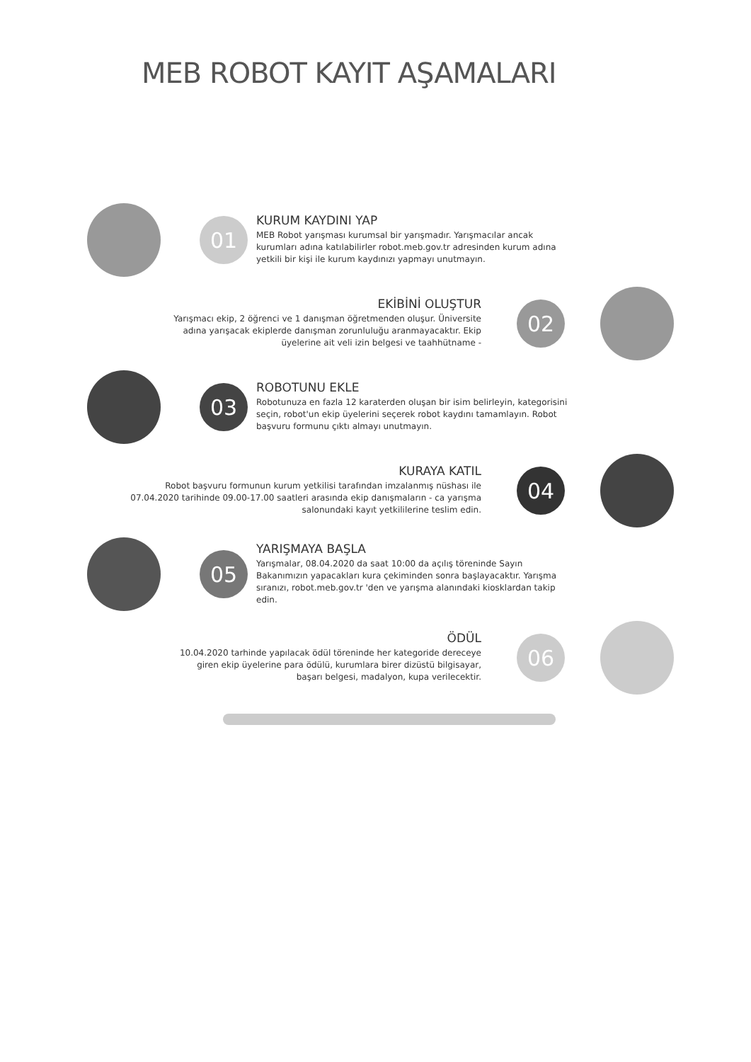MEB ROBOT KAYIT AŞAMALARI
01
KURUM KAYDINI YAP
MEB Robot yarışması kurumsal bir yarışmadır. Yarışmacılar ancak kurumları adına katılabilirler robot.meb.gov.tr adresinden kurum adına yetkili bir kişi ile kurum kaydınızı yapmayı unutmayın.
EKİBİNİ OLUŞTUR
Yarışmacı ekip, 2 öğrenci ve 1 danışman öğretmenden oluşur. Üniversite adına yarışacak ekiplerde danışman zorunluluğu aranmayacaktır. Ekip üyelerine ait veli izin belgesi ve taahhütname -
02
03
ROBOTUNU EKLE
Robotunuza en fazla 12 karaterden oluşan bir isim belirleyin, kategorisini seçin, robot'un ekip üyelerini seçerek robot kaydını tamamlayın. Robot başvuru formunu çıktı almayı unutmayın.
KURAYA KATIL
Robot başvuru formunun kurum yetkilisi tarafından imzalanmış nüshası ile 07.04.2020 tarihinde 09.00-17.00 saatleri arasında ekip danışmaların - ca yarışma salonundaki kayıt yetkililerine teslim edin.
04
05
YARIŞMAYA BAŞLA
Yarışmalar, 08.04.2020 da saat 10:00 da açılış töreninde Sayın Bakanımızın yapacakları kura çekiminden sonra başlayacaktır. Yarışma sıranızı, robot.meb.gov.tr 'den ve yarışma alanındaki kiosklardan takip edin.
ÖDÜL
10.04.2020 tarhinde yapılacak ödül töreninde her kategoride dereceye giren ekip üyelerine para ödülü, kurumlara birer dizüstü bilgisayar, başarı belgesi, madalyon, kupa verilecektir.
06